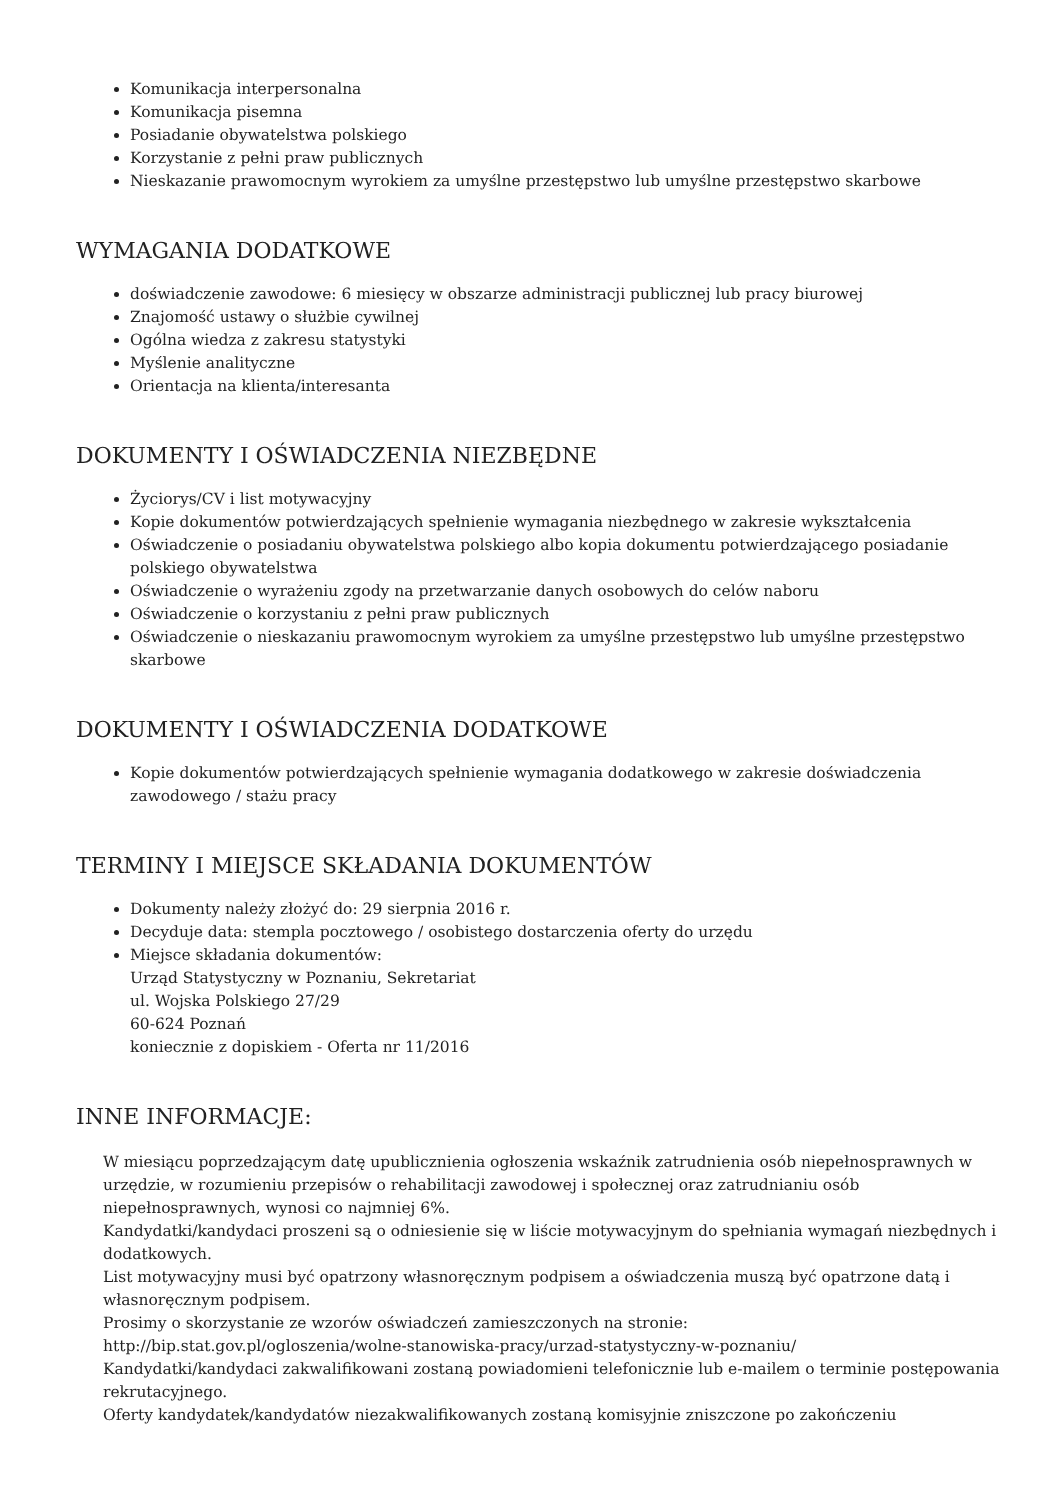Komunikacja interpersonalna
Komunikacja pisemna
Posiadanie obywatelstwa polskiego
Korzystanie z pełni praw publicznych
Nieskazanie prawomocnym wyrokiem za umyślne przestępstwo lub umyślne przestępstwo skarbowe
WYMAGANIA DODATKOWE
doświadczenie zawodowe: 6 miesięcy w obszarze administracji publicznej lub pracy biurowej
Znajomość ustawy o służbie cywilnej
Ogólna wiedza z zakresu statystyki
Myślenie analityczne
Orientacja na klienta/interesanta
DOKUMENTY I OŚWIADCZENIA NIEZBĘDNE
Życiorys/CV i list motywacyjny
Kopie dokumentów potwierdzających spełnienie wymagania niezbędnego w zakresie wykształcenia
Oświadczenie o posiadaniu obywatelstwa polskiego albo kopia dokumentu potwierdzającego posiadanie polskiego obywatelstwa
Oświadczenie o wyrażeniu zgody na przetwarzanie danych osobowych do celów naboru
Oświadczenie o korzystaniu z pełni praw publicznych
Oświadczenie o nieskazaniu prawomocnym wyrokiem za umyślne przestępstwo lub umyślne przestępstwo skarbowe
DOKUMENTY I OŚWIADCZENIA DODATKOWE
Kopie dokumentów potwierdzających spełnienie wymagania dodatkowego w zakresie doświadczenia zawodowego / stażu pracy
TERMINY I MIEJSCE SKŁADANIA DOKUMENTÓW
Dokumenty należy złożyć do: 29 sierpnia 2016 r.
Decyduje data: stempla pocztowego / osobistego dostarczenia oferty do urzędu
Miejsce składania dokumentów:
Urząd Statystyczny w Poznaniu, Sekretariat
ul. Wojska Polskiego 27/29
60-624 Poznań
koniecznie z dopiskiem - Oferta nr 11/2016
INNE INFORMACJE:
W miesiącu poprzedzającym datę upublicznienia ogłoszenia wskaźnik zatrudnienia osób niepełnosprawnych w urzędzie, w rozumieniu przepisów o rehabilitacji zawodowej i społecznej oraz zatrudnianiu osób niepełnosprawnych, wynosi co najmniej 6%.
Kandydatki/kandydaci proszeni są o odniesienie się w liście motywacyjnym do spełniania wymagań niezbędnych i dodatkowych.
List motywacyjny musi być opatrzony własnoręcznym podpisem a oświadczenia muszą być opatrzone datą i własnoręcznym podpisem.
Prosimy o skorzystanie ze wzorów oświadczeń zamieszczonych na stronie:
http://bip.stat.gov.pl/ogloszenia/wolne-stanowiska-pracy/urzad-statystyczny-w-poznaniu/
Kandydatki/kandydaci zakwalifikowani zostaną powiadomieni telefonicznie lub e-mailem o terminie postępowania rekrutacyjnego.
Oferty kandydatek/kandydatów niezakwalifikowanych zostaną komisyjnie zniszczone po zakończeniu